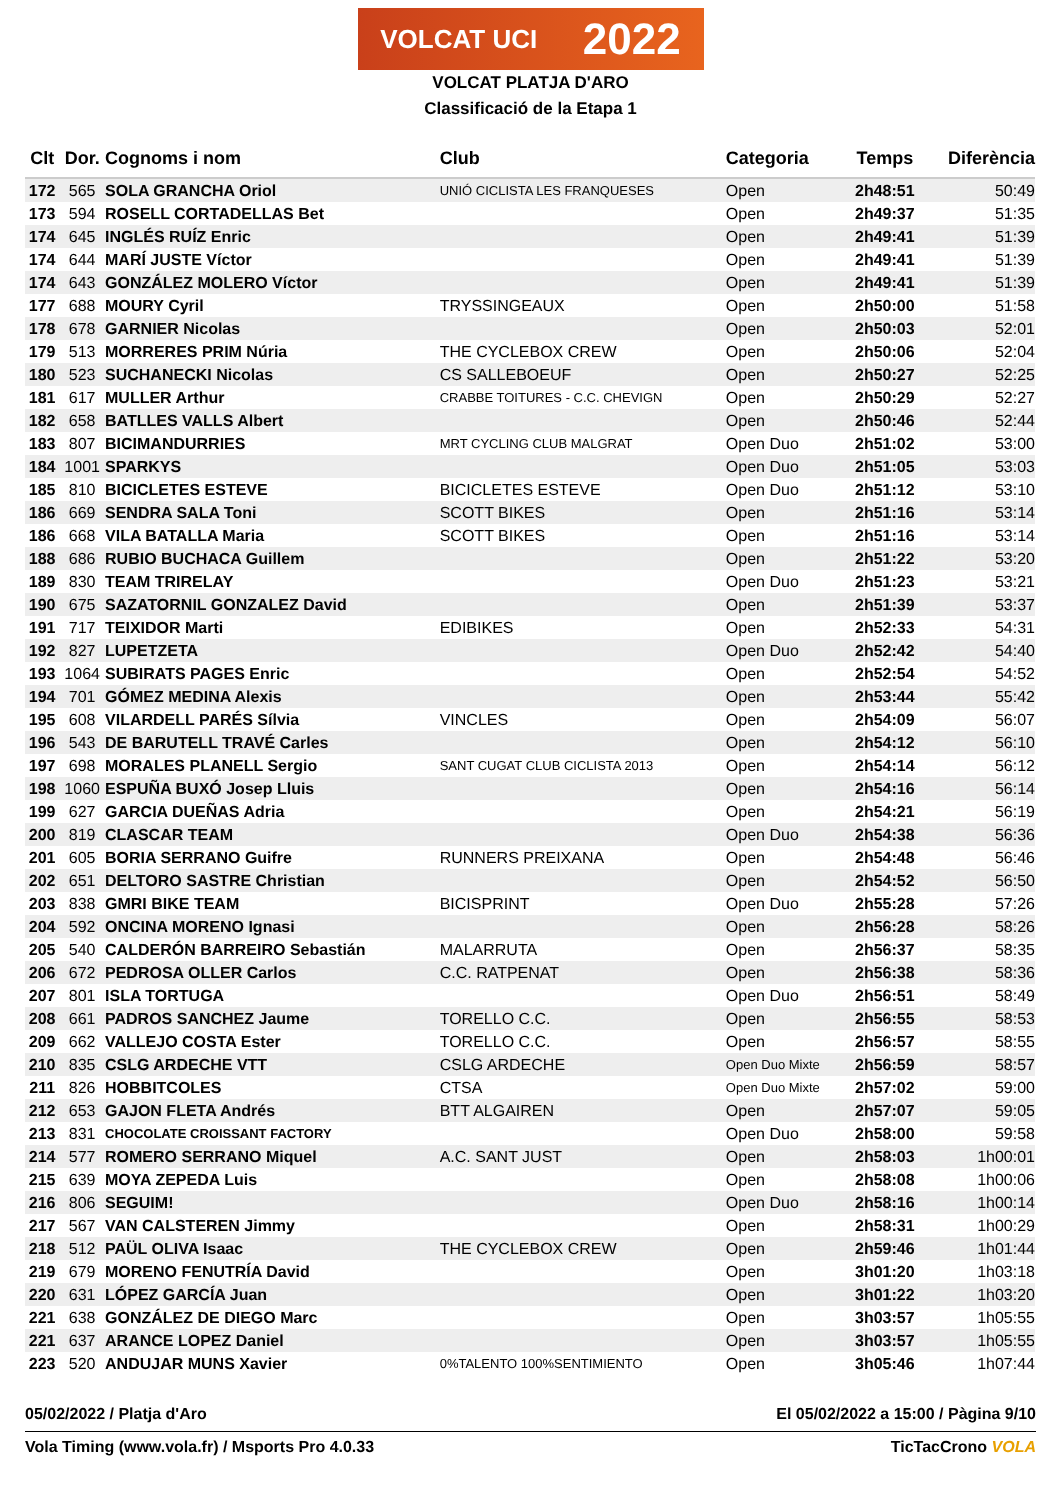VOLCAT UCI 2022
VOLCAT PLATJA D'ARO
Classificació de la Etapa 1
| Clt | Dor. | Cognoms i nom | Club | Categoria | Temps | Diferència |
| --- | --- | --- | --- | --- | --- | --- |
| 172 | 565 | SOLA GRANCHA Oriol | UNIÓ CICLISTA LES FRANQUESES | Open | 2h48:51 | 50:49 |
| 173 | 594 | ROSELL CORTADELLAS Bet | | Open | 2h49:37 | 51:35 |
| 174 | 645 | INGLÉS RUÍZ Enric | | Open | 2h49:41 | 51:39 |
| 174 | 644 | MARÍ JUSTE Víctor | | Open | 2h49:41 | 51:39 |
| 174 | 643 | GONZÁLEZ MOLERO Víctor | | Open | 2h49:41 | 51:39 |
| 177 | 688 | MOURY Cyril | TRYSSINGEAUX | Open | 2h50:00 | 51:58 |
| 178 | 678 | GARNIER Nicolas | | Open | 2h50:03 | 52:01 |
| 179 | 513 | MORRERES PRIM Núria | THE CYCLEBOX CREW | Open | 2h50:06 | 52:04 |
| 180 | 523 | SUCHANECKI Nicolas | CS SALLEBOEUF | Open | 2h50:27 | 52:25 |
| 181 | 617 | MULLER Arthur | CRABBE TOITURES - C.C. CHEVIGN | Open | 2h50:29 | 52:27 |
| 182 | 658 | BATLLES VALLS Albert | | Open | 2h50:46 | 52:44 |
| 183 | 807 | BICIMANDURRIES | MRT CYCLING CLUB MALGRAT | Open Duo | 2h51:02 | 53:00 |
| 184 | 1001 | SPARKYS | | Open Duo | 2h51:05 | 53:03 |
| 185 | 810 | BICICLETES ESTEVE | BICICLETES ESTEVE | Open Duo | 2h51:12 | 53:10 |
| 186 | 669 | SENDRA SALA Toni | SCOTT BIKES | Open | 2h51:16 | 53:14 |
| 186 | 668 | VILA BATALLA Maria | SCOTT BIKES | Open | 2h51:16 | 53:14 |
| 188 | 686 | RUBIO BUCHACA Guillem | | Open | 2h51:22 | 53:20 |
| 189 | 830 | TEAM TRIRELAY | | Open Duo | 2h51:23 | 53:21 |
| 190 | 675 | SAZATORNIL GONZALEZ David | | Open | 2h51:39 | 53:37 |
| 191 | 717 | TEIXIDOR Marti | EDIBIKES | Open | 2h52:33 | 54:31 |
| 192 | 827 | LUPETZETA | | Open Duo | 2h52:42 | 54:40 |
| 193 | 1064 | SUBIRATS PAGES Enric | | Open | 2h52:54 | 54:52 |
| 194 | 701 | GÓMEZ MEDINA Alexis | | Open | 2h53:44 | 55:42 |
| 195 | 608 | VILARDELL PARÉS Sílvia | VINCLES | Open | 2h54:09 | 56:07 |
| 196 | 543 | DE BARUTELL TRAVÉ Carles | | Open | 2h54:12 | 56:10 |
| 197 | 698 | MORALES PLANELL Sergio | SANT CUGAT CLUB CICLISTA 2013 | Open | 2h54:14 | 56:12 |
| 198 | 1060 | ESPUÑA BUXÓ Josep Lluis | | Open | 2h54:16 | 56:14 |
| 199 | 627 | GARCIA DUEÑAS Adria | | Open | 2h54:21 | 56:19 |
| 200 | 819 | CLASCAR TEAM | | Open Duo | 2h54:38 | 56:36 |
| 201 | 605 | BORIA SERRANO Guifre | RUNNERS PREIXANA | Open | 2h54:48 | 56:46 |
| 202 | 651 | DELTORO SASTRE Christian | | Open | 2h54:52 | 56:50 |
| 203 | 838 | GMRI BIKE TEAM | BICISPRINT | Open Duo | 2h55:28 | 57:26 |
| 204 | 592 | ONCINA MORENO Ignasi | | Open | 2h56:28 | 58:26 |
| 205 | 540 | CALDERÓN BARREIRO Sebastián | MALARRUTA | Open | 2h56:37 | 58:35 |
| 206 | 672 | PEDROSA OLLER Carlos | C.C. RATPENAT | Open | 2h56:38 | 58:36 |
| 207 | 801 | ISLA TORTUGA | | Open Duo | 2h56:51 | 58:49 |
| 208 | 661 | PADROS SANCHEZ Jaume | TORELLO C.C. | Open | 2h56:55 | 58:53 |
| 209 | 662 | VALLEJO COSTA Ester | TORELLO C.C. | Open | 2h56:57 | 58:55 |
| 210 | 835 | CSLG ARDECHE VTT | CSLG ARDECHE | Open Duo Mixte | 2h56:59 | 58:57 |
| 211 | 826 | HOBBITCOLES | CTSA | Open Duo Mixte | 2h57:02 | 59:00 |
| 212 | 653 | GAJON FLETA Andrés | BTT ALGAIREN | Open | 2h57:07 | 59:05 |
| 213 | 831 | CHOCOLATE CROISSANT FACTORY | | Open Duo | 2h58:00 | 59:58 |
| 214 | 577 | ROMERO SERRANO Miquel | A.C. SANT JUST | Open | 2h58:03 | 1h00:01 |
| 215 | 639 | MOYA ZEPEDA Luis | | Open | 2h58:08 | 1h00:06 |
| 216 | 806 | SEGUIM! | | Open Duo | 2h58:16 | 1h00:14 |
| 217 | 567 | VAN CALSTEREN Jimmy | | Open | 2h58:31 | 1h00:29 |
| 218 | 512 | PAÜL OLIVA Isaac | THE CYCLEBOX CREW | Open | 2h59:46 | 1h01:44 |
| 219 | 679 | MORENO FENUTRÍA David | | Open | 3h01:20 | 1h03:18 |
| 220 | 631 | LÓPEZ GARCÍA Juan | | Open | 3h01:22 | 1h03:20 |
| 221 | 638 | GONZÁLEZ DE DIEGO Marc | | Open | 3h03:57 | 1h05:55 |
| 221 | 637 | ARANCE LOPEZ Daniel | | Open | 3h03:57 | 1h05:55 |
| 223 | 520 | ANDUJAR MUNS Xavier | 0%TALENTO 100%SENTIMIENTO | Open | 3h05:46 | 1h07:44 |
05/02/2022 / Platja d'Aro El 05/02/2022 a 15:00 / Pàgina 9/10
Vola Timing (www.vola.fr) / Msports Pro 4.0.33 TicTacCrono VOLA